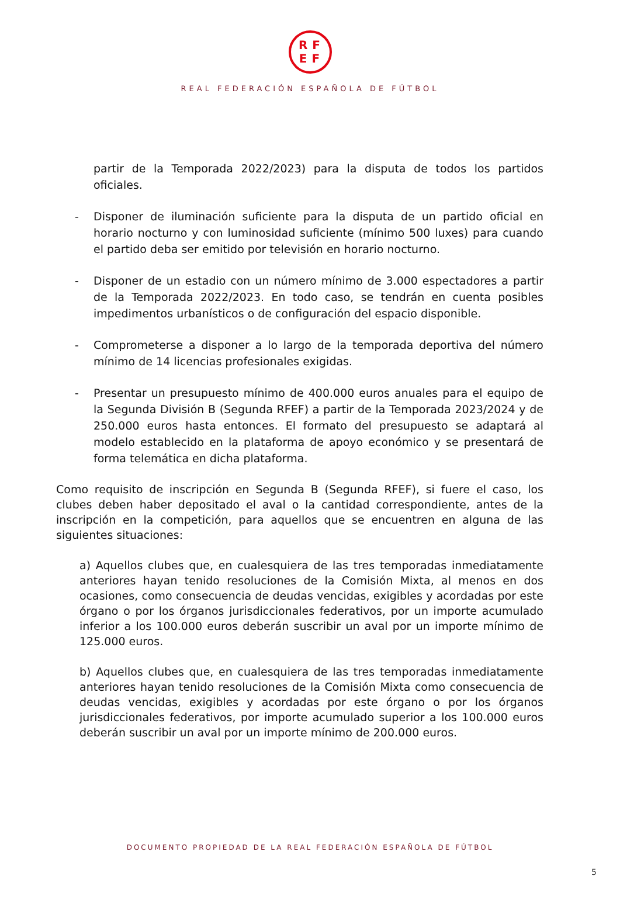RF
EF
REAL FEDERACIÓN ESPAÑOLA DE FÚTBOL
partir de la Temporada 2022/2023) para la disputa de todos los partidos oficiales.
- Disponer de iluminación suficiente para la disputa de un partido oficial en horario nocturno y con luminosidad suficiente (mínimo 500 luxes) para cuando el partido deba ser emitido por televisión en horario nocturno.
- Disponer de un estadio con un número mínimo de 3.000 espectadores a partir de la Temporada 2022/2023. En todo caso, se tendrán en cuenta posibles impedimentos urbanísticos o de configuración del espacio disponible.
- Comprometerse a disponer a lo largo de la temporada deportiva del número mínimo de 14 licencias profesionales exigidas.
- Presentar un presupuesto mínimo de 400.000 euros anuales para el equipo de la Segunda División B (Segunda RFEF) a partir de la Temporada 2023/2024 y de 250.000 euros hasta entonces. El formato del presupuesto se adaptará al modelo establecido en la plataforma de apoyo económico y se presentará de forma telemática en dicha plataforma.
Como requisito de inscripción en Segunda B (Segunda RFEF), si fuere el caso, los clubes deben haber depositado el aval o la cantidad correspondiente, antes de la inscripción en la competición, para aquellos que se encuentren en alguna de las siguientes situaciones:
a) Aquellos clubes que, en cualesquiera de las tres temporadas inmediatamente anteriores hayan tenido resoluciones de la Comisión Mixta, al menos en dos ocasiones, como consecuencia de deudas vencidas, exigibles y acordadas por este órgano o por los órganos jurisdiccionales federativos, por un importe acumulado inferior a los 100.000 euros deberán suscribir un aval por un importe mínimo de 125.000 euros.
b) Aquellos clubes que, en cualesquiera de las tres temporadas inmediatamente anteriores hayan tenido resoluciones de la Comisión Mixta como consecuencia de deudas vencidas, exigibles y acordadas por este órgano o por los órganos jurisdiccionales federativos, por importe acumulado superior a los 100.000 euros deberán suscribir un aval por un importe mínimo de 200.000 euros.
DOCUMENTO PROPIEDAD DE LA REAL FEDERACIÓN ESPAÑOLA DE FÚTBOL
5